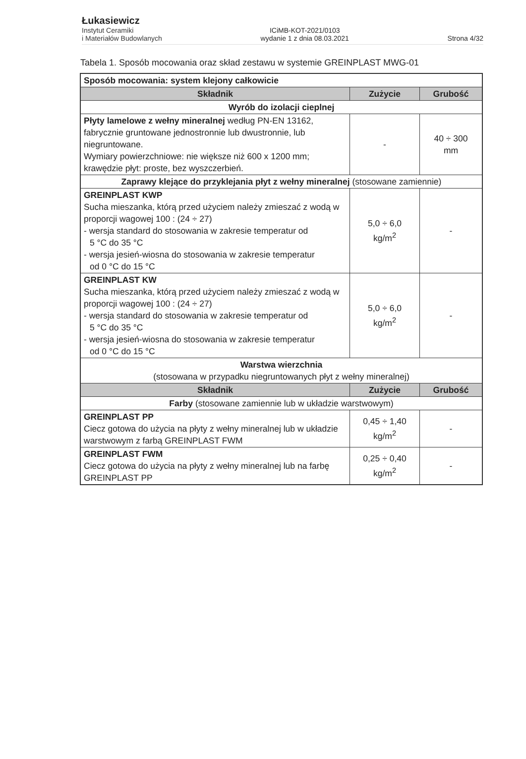Łukasiewicz
Instytut Ceramiki
i Materiałów Budowlanych
ICiMB-KOT-2021/0103
wydanie 1 z dnia 08.03.2021
Strona 4/32
Tabela 1. Sposób mocowania oraz skład zestawu w systemie GREINPLAST MWG-01
| Sposób mocowania: system klejony całkowicie | | |
| Składnik | Zużycie | Grubość |
| Wyrób do izolacji cieplnej | | |
| Płyty lamelowe z wełny mineralnej według PN-EN 13162, fabrycznie gruntowane jednostronnie lub dwustronnie, lub niegruntowane. Wymiary powierzchniowe: nie większe niż 600 x 1200 mm; krawędzie płyt: proste, bez wyszczerbień. | - | 40 ÷ 300 mm |
| Zaprawy klejące do przyklejania płyt z wełny mineralnej (stosowane zamiennie) | | |
| GREINPLAST KWP Sucha mieszanka, którą przed użyciem należy zmieszać z wodą w proporcji wagowej 100 : (24 ÷ 27) - wersja standard do stosowania w zakresie temperatur od 5 °C do 35 °C - wersja jesień-wiosna do stosowania w zakresie temperatur od 0 °C do 15 °C | 5,0 ÷ 6,0 kg/m<sup>2</sup> | - |
| GREINPLAST KW Sucha mieszanka, którą przed użyciem należy zmieszać z wodą w proporcji wagowej 100 : (24 ÷ 27) - wersja standard do stosowania w zakresie temperatur od 5 °C do 35 °C - wersja jesień-wiosna do stosowania w zakresie temperatur od 0 °C do 15 °C | 5,0 ÷ 6,0 kg/m<sup>2</sup> | - |
| Warstwa wierzchnia (stosowana w przypadku niegruntowanych płyt z wełny mineralnej) | | |
| Składnik | Zużycie | Grubość |
| Farby (stosowane zamiennie lub w układzie warstwowym) | | |
| GREINPLAST PP Ciecz gotowa do użycia na płyty z wełny mineralnej lub w układzie warstwowym z farbą GREINPLAST FWM | 0,45 ÷ 1,40 kg/m<sup>2</sup> | - |
| GREINPLAST FWM Ciecz gotowa do użycia na płyty z wełny mineralnej lub na farbę GREINPLAST PP | 0,25 ÷ 0,40 kg/m<sup>2</sup> | - |